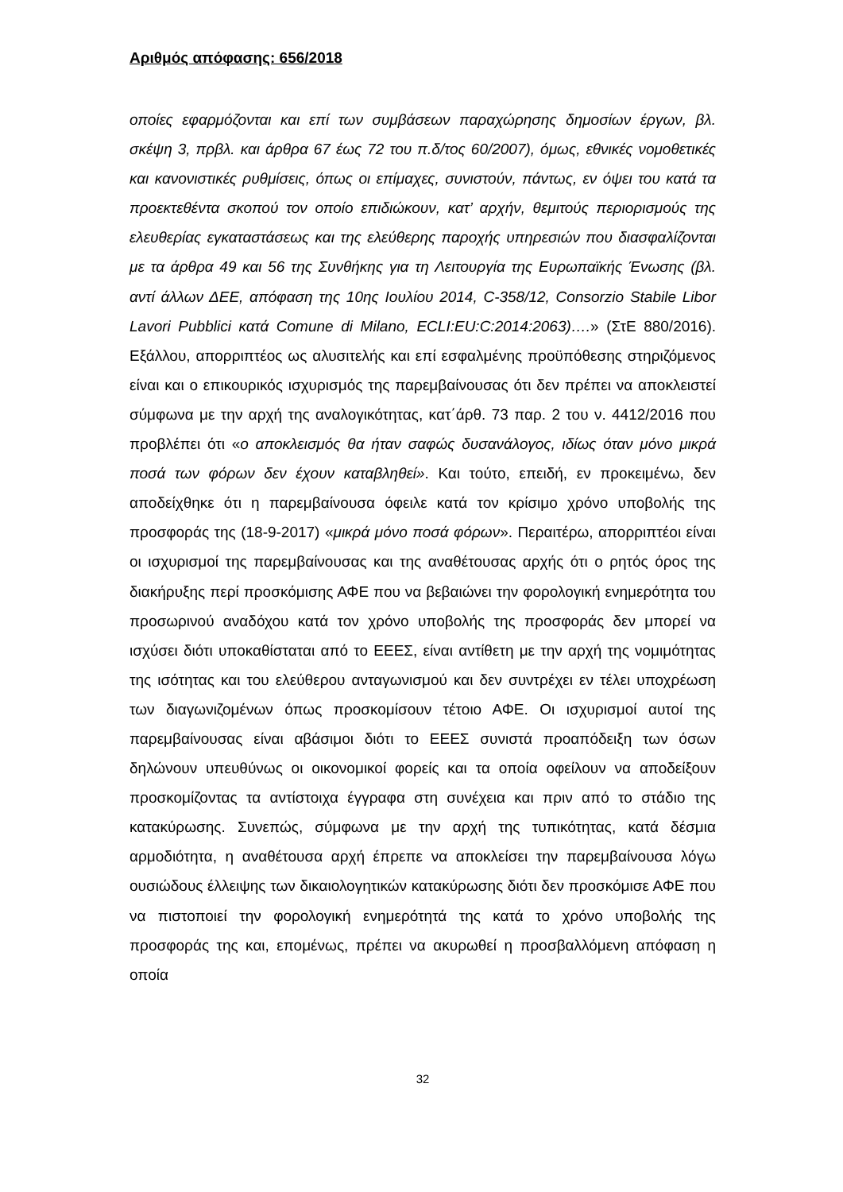Αριθμός απόφασης: 656/2018
οποίες εφαρμόζονται και επί των συμβάσεων παραχώρησης δημοσίων έργων, βλ. σκέψη 3, πρβλ. και άρθρα 67 έως 72 του π.δ/τος 60/2007), όμως, εθνικές νομοθετικές και κανονιστικές ρυθμίσεις, όπως οι επίμαχες, συνιστούν, πάντως, εν όψει του κατά τα προεκτεθέντα σκοπού τον οποίο επιδιώκουν, κατ’ αρχήν, θεμιτούς περιορισμούς της ελευθερίας εγκαταστάσεως και της ελεύθερης παροχής υπηρεσιών που διασφαλίζονται με τα άρθρα 49 και 56 της Συνθήκης για τη Λειτουργία της Ευρωπαϊκής Ένωσης (βλ. αντί άλλων ΔΕΕ, απόφαση της 10ης Ιουλίου 2014, C-358/12, Consorzio Stabile Libor Lavori Pubblici κατά Comune di Milano, ECLI:EU:C:2014:2063)….» (ΣτΕ 880/2016). Εξάλλου, απορριπτέος ως αλυσιτελής και επί εσφαλμένης προϋπόθεσης στηριζόμενος είναι και ο επικουρικός ισχυρισμός της παρεμβαίνουσας ότι δεν πρέπει να αποκλειστεί σύμφωνα με την αρχή της αναλογικότητας, κατ΄άρθ. 73 παρ. 2 του ν. 4412/2016 που προβλέπει ότι «ο αποκλεισμός θα ήταν σαφώς δυσανάλογος, ιδίως όταν μόνο μικρά ποσά των φόρων δεν έχουν καταβληθεί». Και τούτο, επειδή, εν προκειμένω, δεν αποδείχθηκε ότι η παρεμβαίνουσα όφειλε κατά τον κρίσιμο χρόνο υποβολής της προσφοράς της (18-9-2017) «μικρά μόνο ποσά φόρων». Περαιτέρω, απορριπτέοι είναι οι ισχυρισμοί της παρεμβαίνουσας και της αναθέτουσας αρχής ότι ο ρητός όρος της διακήρυξης περί προσκόμισης ΑΦΕ που να βεβαιώνει την φορολογική ενημερότητα του προσωρινού αναδόχου κατά τον χρόνο υποβολής της προσφοράς δεν μπορεί να ισχύσει διότι υποκαθίσταται από το ΕΕΕΣ, είναι αντίθετη με την αρχή της νομιμότητας της ισότητας και του ελεύθερου ανταγωνισμού και δεν συντρέχει εν τέλει υποχρέωση των διαγωνιζομένων όπως προσκομίσουν τέτοιο ΑΦΕ. Οι ισχυρισμοί αυτοί της παρεμβαίνουσας είναι αβάσιμοι διότι το ΕΕΕΣ συνιστά προαπόδειξη των όσων δηλώνουν υπευθύνως οι οικονομικοί φορείς και τα οποία οφείλουν να αποδείξουν προσκομίζοντας τα αντίστοιχα έγγραφα στη συνέχεια και πριν από το στάδιο της κατακύρωσης. Συνεπώς, σύμφωνα με την αρχή της τυπικότητας, κατά δέσμια αρμοδιότητα, η αναθέτουσα αρχή έπρεπε να αποκλείσει την παρεμβαίνουσα λόγω ουσιώδους έλλειψης των δικαιολογητικών κατακύρωσης διότι δεν προσκόμισε ΑΦΕ που να πιστοποιεί την φορολογική ενημερότητά της κατά το χρόνο υποβολής της προσφοράς της και, επομένως, πρέπει να ακυρωθεί η προσβαλλόμενη απόφαση η οποία
32